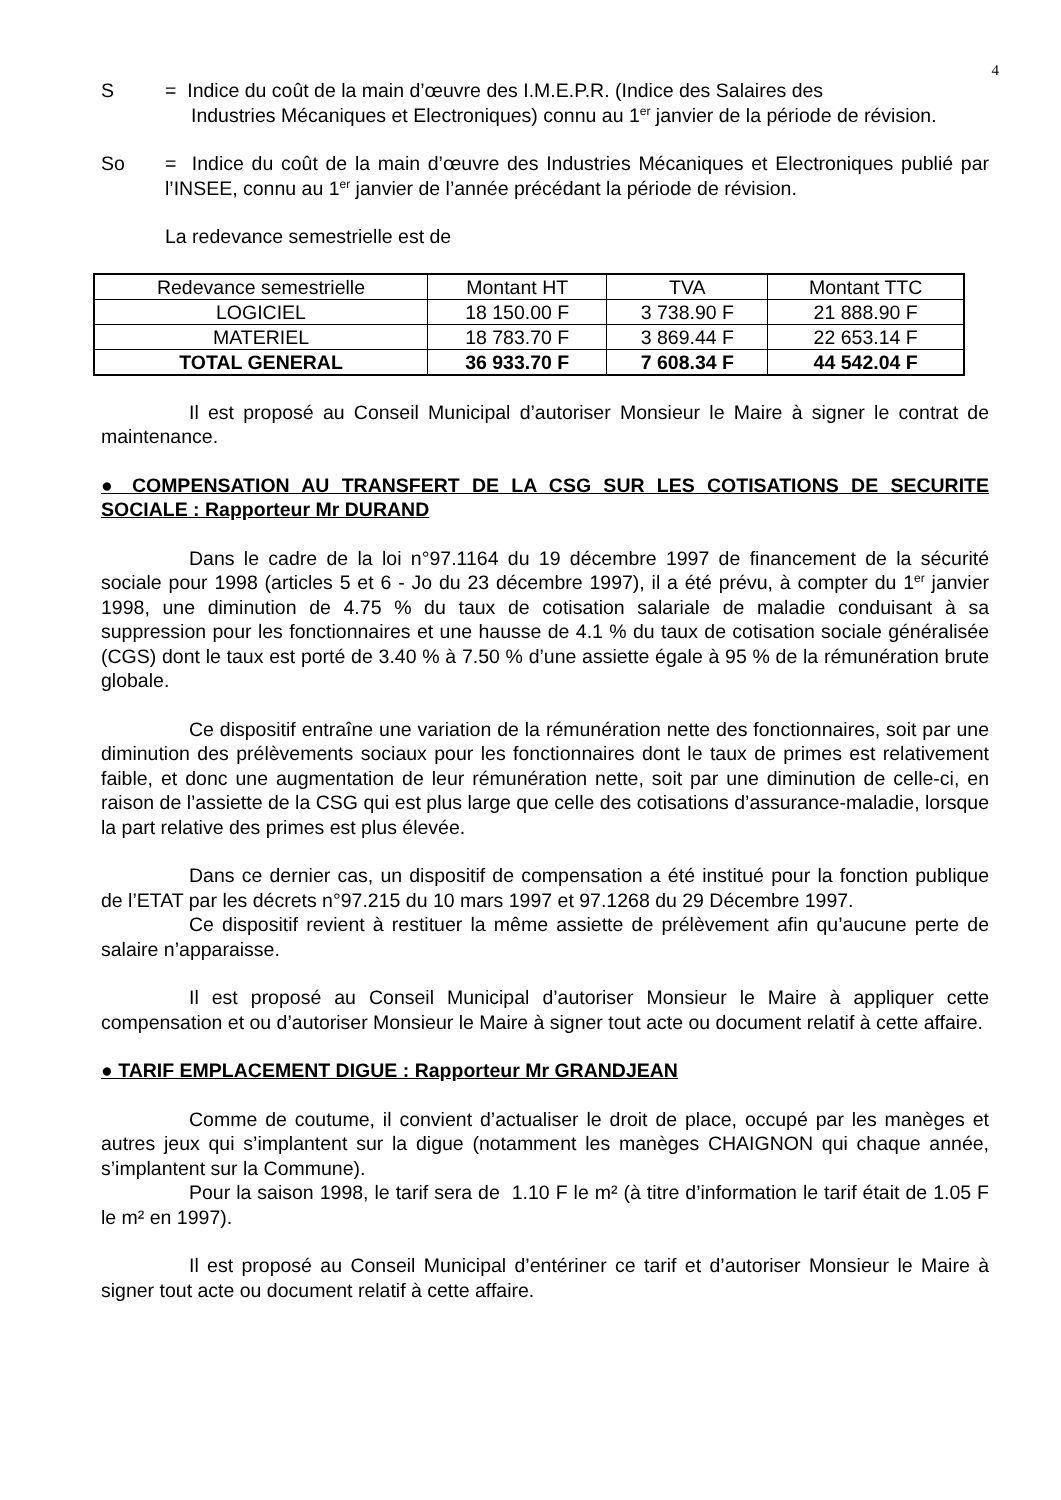4
S = Indice du coût de la main d’œuvre des I.M.E.P.R. (Indice des Salaires des
Industries Mécaniques et Electroniques) connu au 1<sup>er</sup> janvier de la période de révision.
So = Indice du coût de la main d’œuvre des Industries Mécaniques et Electroniques publié par l’INSEE, connu au 1<sup>er</sup> janvier de l’année précédant la période de révision.
La redevance semestrielle est de
| Redevance semestrielle | Montant HT | TVA | Montant TTC |
| --- | --- | --- | --- |
| LOGICIEL | 18 150.00 F | 3 738.90 F | 21 888.90 F |
| MATERIEL | 18 783.70 F | 3 869.44 F | 22 653.14 F |
| TOTAL GENERAL | 36 933.70 F | 7 608.34 F | 44 542.04 F |
Il est proposé au Conseil Municipal d’autoriser Monsieur le Maire à signer le contrat de maintenance.
● COMPENSATION AU TRANSFERT DE LA CSG SUR LES COTISATIONS DE SECURITE SOCIALE : Rapporteur Mr DURAND
Dans le cadre de la loi n°97.1164 du 19 décembre 1997 de financement de la sécurité sociale pour 1998 (articles 5 et 6 - Jo du 23 décembre 1997), il a été prévu, à compter du 1<sup>er</sup> janvier 1998, une diminution de 4.75 % du taux de cotisation salariale de maladie conduisant à sa suppression pour les fonctionnaires et une hausse de 4.1 % du taux de cotisation sociale généralisée (CGS) dont le taux est porté de 3.40 % à 7.50 % d’une assiette égale à 95 % de la rémunération brute globale.
Ce dispositif entraîne une variation de la rémunération nette des fonctionnaires, soit par une diminution des prélèvements sociaux pour les fonctionnaires dont le taux de primes est relativement faible, et donc une augmentation de leur rémunération nette, soit par une diminution de celle-ci, en raison de l’assiette de la CSG qui est plus large que celle des cotisations d’assurance-maladie, lorsque la part relative des primes est plus élevée.
Dans ce dernier cas, un dispositif de compensation a été institué pour la fonction publique de l’ETAT par les décrets n°97.215 du 10 mars 1997 et 97.1268 du 29 Décembre 1997.
Ce dispositif revient à restituer la même assiette de prélèvement afin qu’aucune perte de salaire n’apparaisse.
Il est proposé au Conseil Municipal d’autoriser Monsieur le Maire à appliquer cette compensation et ou d’autoriser Monsieur le Maire à signer tout acte ou document relatif à cette affaire.
● TARIF EMPLACEMENT DIGUE : Rapporteur Mr GRANDJEAN
Comme de coutume, il convient d’actualiser le droit de place, occupé par les manèges et autres jeux qui s’implantent sur la digue (notamment les manèges CHAIGNON qui chaque année, s’implantent sur la Commune).
Pour la saison 1998, le tarif sera de 1.10 F le m² (à titre d’information le tarif était de 1.05 F le m² en 1997).
Il est proposé au Conseil Municipal d’entériner ce tarif et d’autoriser Monsieur le Maire à signer tout acte ou document relatif à cette affaire.